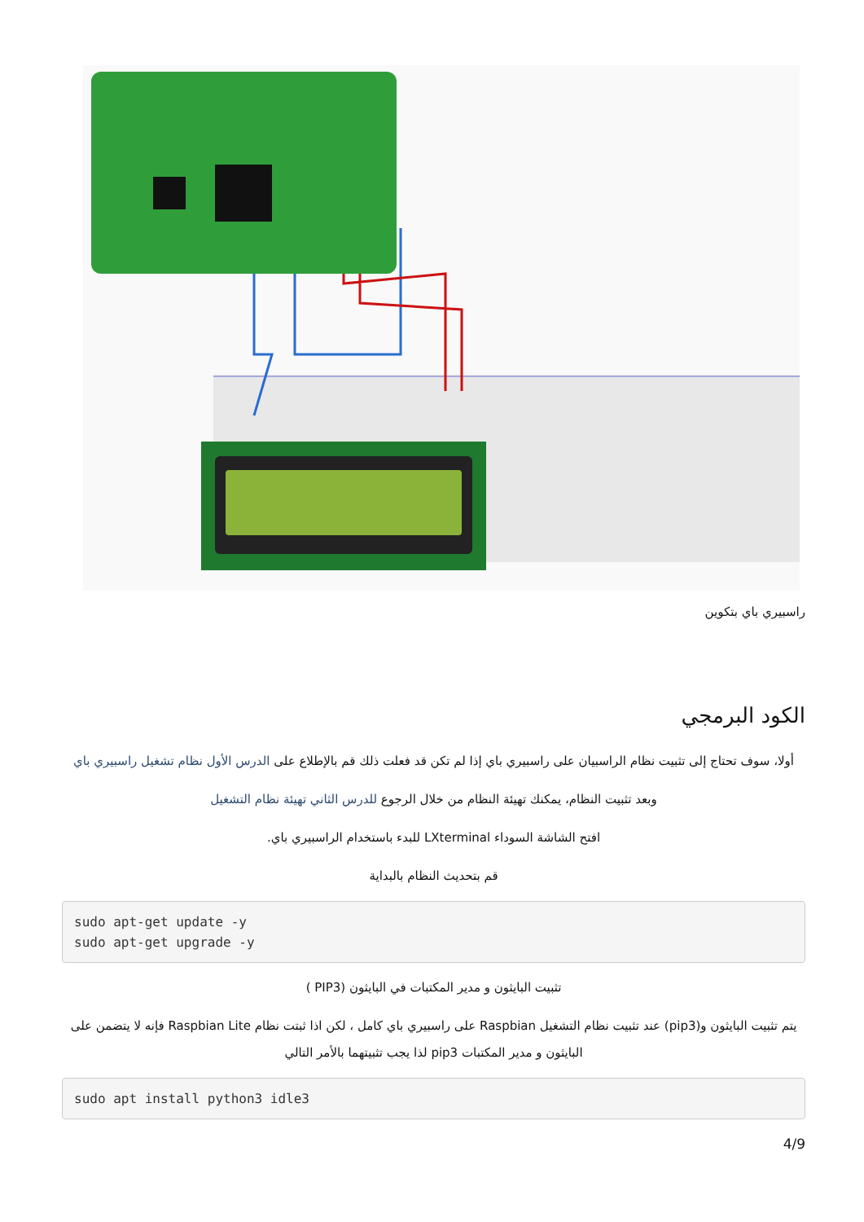راسبيري باي بتكوين
الكود البرمجي
أولا، سوف تحتاج إلى تثبيت نظام الراسبيان على راسبيري باي إذا لم تكن قد فعلت ذلك قم بالإطلاع على الدرس الأول نظام تشغيل راسبيري باي
وبعد تثبيت النظام، يمكنك تهيئة النظام من خلال الرجوع للدرس الثاني تهيئة نظام التشغيل
افتح الشاشة السوداء LXterminal للبدء باستخدام الراسبيري باي.
قم بتحديث النظام بالبداية
sudo apt-get update -y
sudo apt-get upgrade -y
تثبيت البايثون و مدير المكتبات في البايثون (PIP3 )
يتم تثبيت البايثون و(pip3) عند تثبيت نظام التشغيل Raspbian على راسبيري باي كامل ، لكن اذا ثبتت نظام Raspbian Lite فإنه لا يتضمن على البايثون و مدير المكتبات pip3 لذا يجب تثبيتهما بالأمر التالي
sudo apt install python3 idle3
4/9